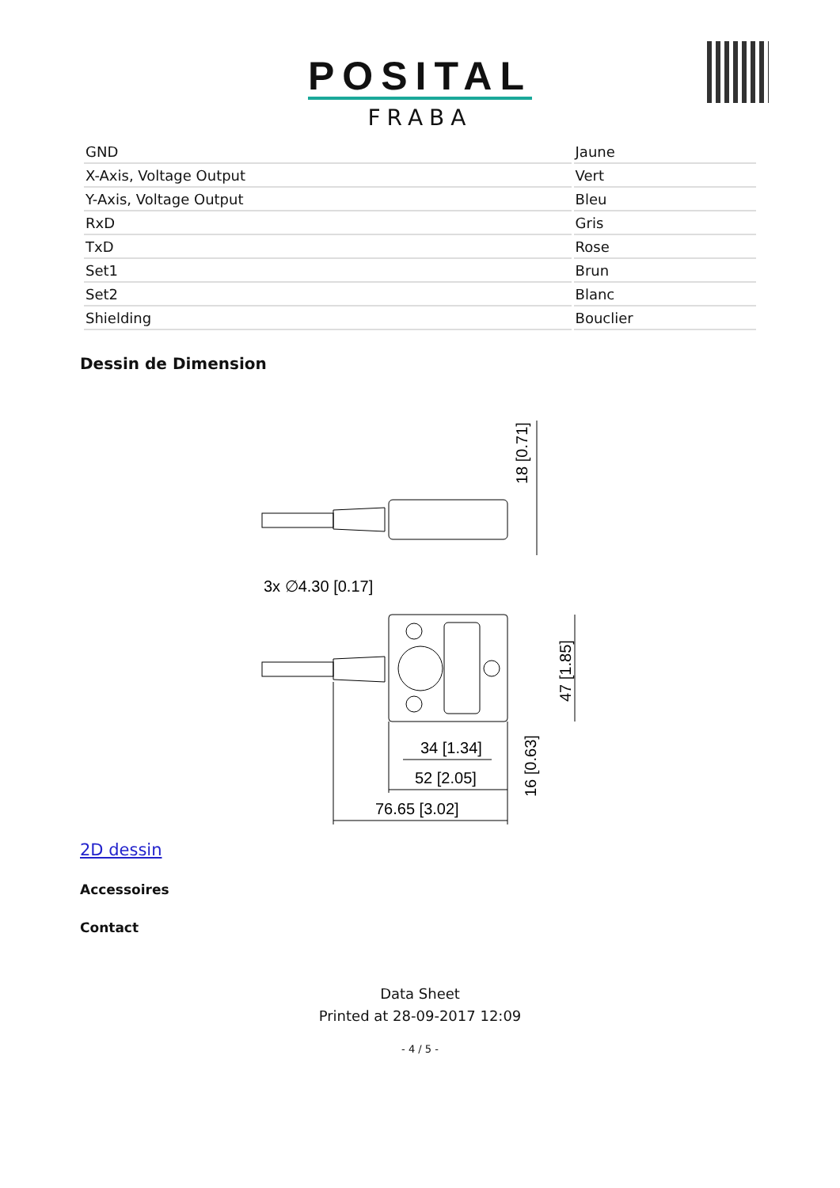POSITAL
FRABA
| GND | Jaune |
| X-Axis, Voltage Output | Vert |
| Y-Axis, Voltage Output | Bleu |
| RxD | Gris |
| TxD | Rose |
| Set1 | Brun |
| Set2 | Blanc |
| Shielding | Bouclier |
Dessin de Dimension
18 [0.71]
3x ∅4.30 [0.17]
47 [1.85]
34 [1.34]
52 [2.05]
76.65 [3.02]
16 [0.63]
2D dessin
Accessoires
Contact
Data Sheet
Printed at 28-09-2017 12:09
- 4 / 5 -